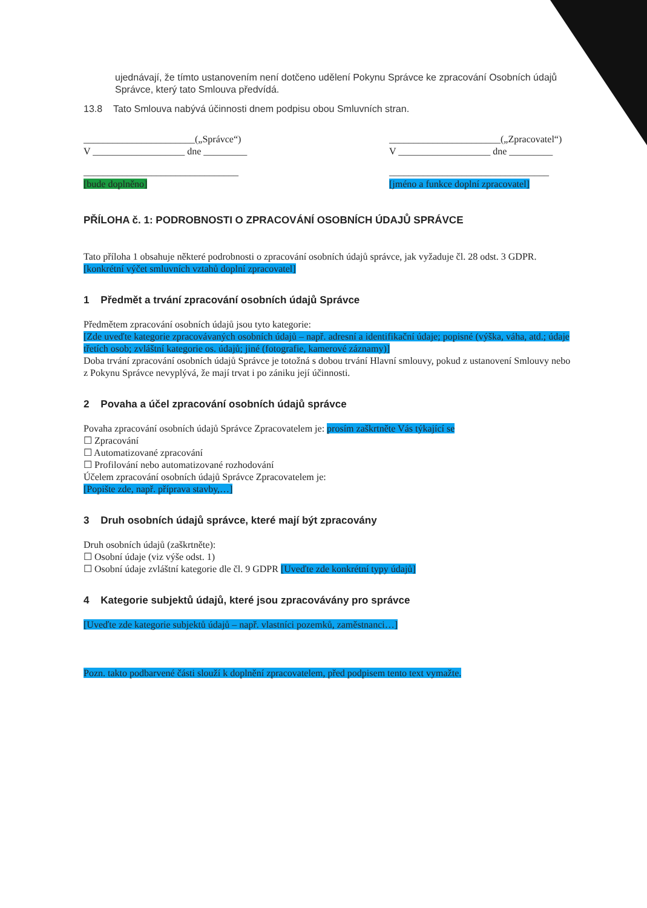ujednávají, že tímto ustanovením není dotčeno udělení Pokynu Správce ke zpracování Osobních údajů Správce, který tato Smlouva předvídá.
13.8 Tato Smlouva nabývá účinnosti dnem podpisu obou Smluvních stran.
_______________________(„Správce“)
V ___________________ dne _________
________________________________
[bude doplněno]
_______________________(„Zpracovatel“)
V ___________________ dne _________
_________________________________
[jméno a funkce doplní zpracovatel]
PŘÍLOHA č. 1: PODROBNOSTI O ZPRACOVÁNÍ OSOBNÍCH ÚDAJŮ SPRÁVCE
Tato příloha 1 obsahuje některé podrobnosti o zpracování osobních údajů správce, jak vyžaduje čl. 28 odst. 3 GDPR.
[konkrétní výčet smluvních vztahů doplní zpracovatel]
1 Předmět a trvání zpracování osobních údajů Správce
Předmětem zpracování osobních údajů jsou tyto kategorie:
[Zde uveďte kategorie zpracovávaných osobních údajů – např. adresní a identifikační údaje; popisné (výška, váha, atd.; údaje třetích osob; zvláštní kategorie os. údajů; jiné (fotografie, kamerové záznamy)]
Doba trvání zpracování osobních údajů Správce je totožná s dobou trvání Hlavní smlouvy, pokud z ustanovení Smlouvy nebo z Pokynu Správce nevyplývá, že mají trvat i po zániku její účinnosti.
2 Povaha a účel zpracování osobních údajů správce
Povaha zpracování osobních údajů Správce Zpracovatelem je: prosím zaškrtněte Vás týkající se
☐ Zpracování
☐ Automatizované zpracování
☐ Profilování nebo automatizované rozhodování
Účelem zpracování osobních údajů Správce Zpracovatelem je:
[Popište zde, např. příprava stavby,…]
3 Druh osobních údajů správce, které mají být zpracovány
Druh osobních údajů (zaškrtněte):
☐ Osobní údaje (viz výše odst. 1)
☐ Osobní údaje zvláštní kategorie dle čl. 9 GDPR [Uveďte zde konkrétní typy údajů]
4 Kategorie subjektů údajů, které jsou zpracovávány pro správce
[Uveďte zde kategorie subjektů údajů – např. vlastníci pozemků, zaměstnanci…]
Pozn. takto podbarvené části slouží k doplnění zpracovatelem, před podpisem tento text vymažte.